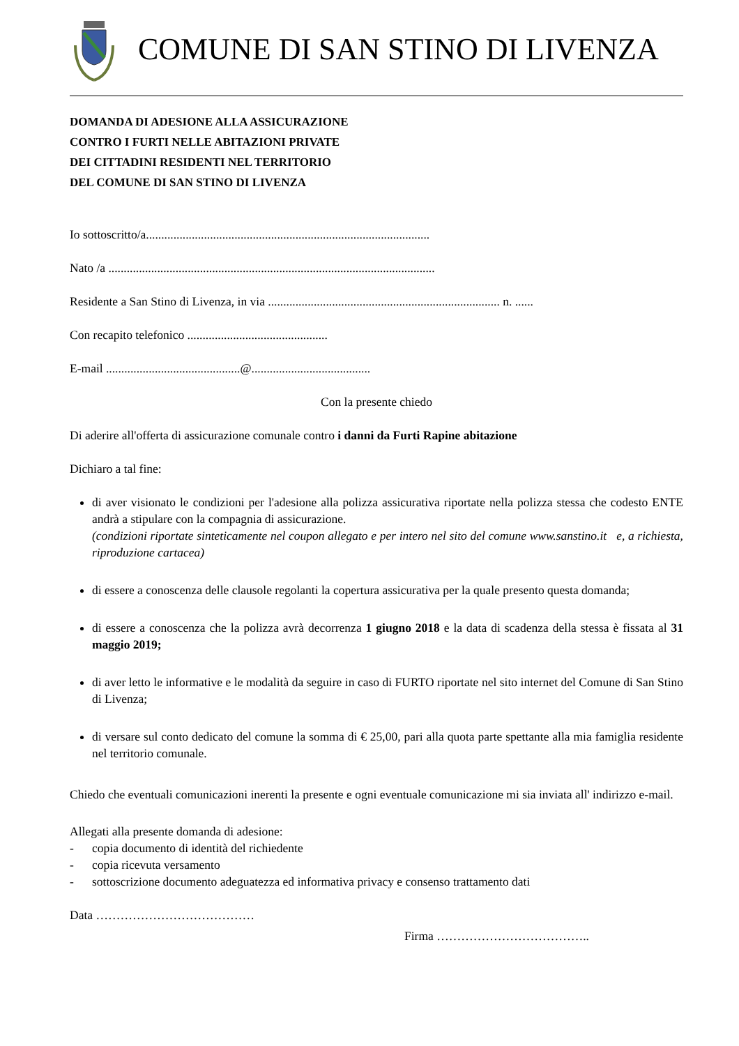COMUNE DI SAN STINO DI LIVENZA
DOMANDA DI ADESIONE ALLA ASSICURAZIONE
CONTRO I FURTI NELLE ABITAZIONI PRIVATE
DEI CITTADINI RESIDENTI NEL TERRITORIO
DEL COMUNE DI SAN STINO DI LIVENZA
Io sottoscritto/a.............................................................................................
Nato /a ...........................................................................................................
Residente a San Stino di Livenza, in via ............................................................................ n. ......
Con recapito telefonico ..............................................
E-mail ............................................@.......................................
Con la presente chiedo
Di aderire all'offerta di assicurazione comunale contro i danni da Furti Rapine abitazione
Dichiaro a tal fine:
di aver visionato le condizioni per l'adesione alla polizza assicurativa riportate nella polizza stessa che codesto ENTE andrà a stipulare con la compagnia di assicurazione.
(condizioni riportate sinteticamente nel coupon allegato e per intero nel sito del comune www.sanstino.it e, a richiesta, riproduzione cartacea)
di essere a conoscenza delle clausole regolanti la copertura assicurativa per la quale presento questa domanda;
di essere a conoscenza che la polizza avrà decorrenza 1 giugno 2018 e la data di scadenza della stessa è fissata al 31 maggio 2019;
di aver letto le informative e le modalità da seguire in caso di FURTO riportate nel sito internet del Comune di San Stino di Livenza;
di versare sul conto dedicato del comune la somma di € 25,00, pari alla quota parte spettante alla mia famiglia residente nel territorio comunale.
Chiedo che eventuali comunicazioni inerenti la presente e ogni eventuale comunicazione mi sia inviata all' indirizzo e-mail.
Allegati alla presente domanda di adesione:
- copia documento di identità del richiedente
- copia ricevuta versamento
- sottoscrizione documento adeguatezza ed informativa privacy e consenso trattamento dati
Data …………………………………
Firma ………………………………..